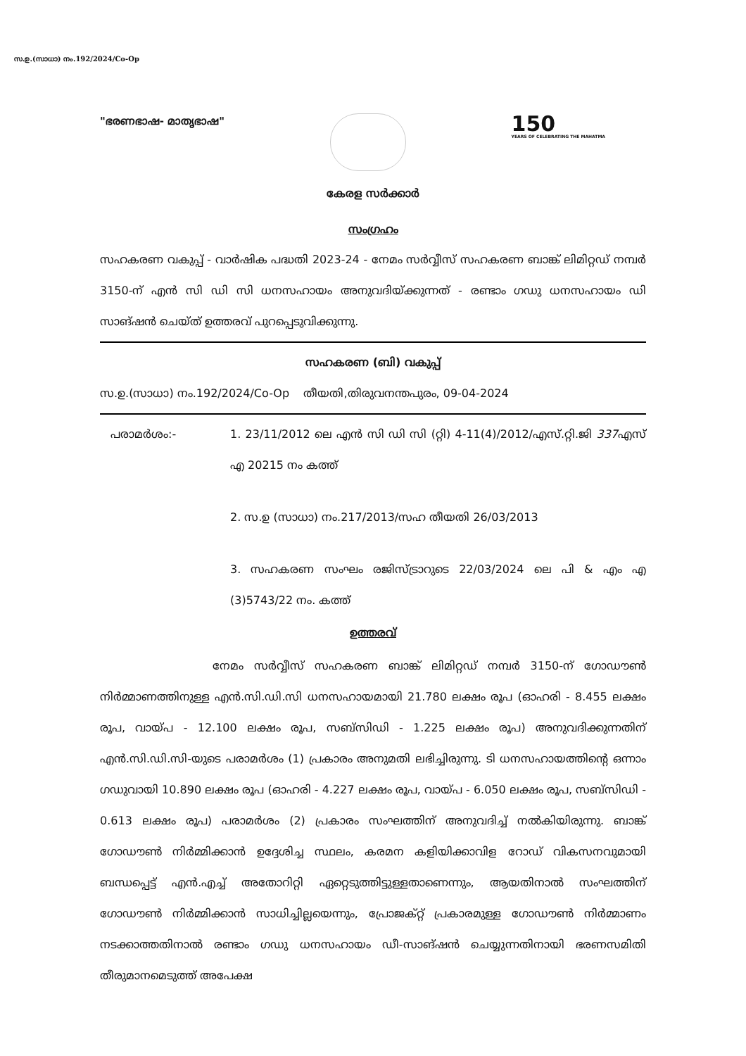സ.ഉ.(സാധാ) നം.192/2024/Co-Op
"ഭരണഭാഷ- മാതൃഭാഷ"
150
YEARS OF CELEBRATING THE MAHATMA
കേരള സർക്കാർ
സംഗ്രഹം
സഹകരണ വകുപ്പ് - വാർഷിക പദ്ധതി 2023-24 - നേമം സർവ്വീസ് സഹകരണ ബാങ്ക് ലിമിറ്റഡ് നമ്പർ 3150-ന് എൻ സി ഡി സി ധനസഹായം അനുവദിയ്ക്കുന്നത് - രണ്ടാം ഗഡു ധനസഹായം ഡി സാങ്ഷൻ ചെയ്ത് ഉത്തരവ് പുറപ്പെടുവിക്കുന്നു.
സഹകരണ (ബി) വകുപ്പ്
സ.ഉ.(സാധാ) നം.192/2024/Co-Op തീയതി,തിരുവനന്തപുരം, 09-04-2024
പരാമർശം:- 1. 23/11/2012 ലെ എൻ സി ഡി സി (റ്റി) 4-11(4)/2012/എസ്.റ്റി.ജി 337എസ് എ 20215 നം കത്ത്
2. സ.ഉ (സാധാ) നം.217/2013/സഹ തീയതി 26/03/2013
3. സഹകരണ സംഘം രജിസ്ട്രാറുടെ 22/03/2024 ലെ പി & എം എ (3)5743/22 നം. കത്ത്
ഉത്തരവ്
നേമം സർവ്വീസ് സഹകരണ ബാങ്ക് ലിമിറ്റഡ് നമ്പർ 3150-ന് ഗോഡൗൺ നിർമ്മാണത്തിനുള്ള എൻ.സി.ഡി.സി ധനസഹായമായി 21.780 ലക്ഷം രൂപ (ഓഹരി - 8.455 ലക്ഷം രൂപ, വായ്പ - 12.100 ലക്ഷം രൂപ, സബ്സിഡി - 1.225 ലക്ഷം രൂപ) അനുവദിക്കുന്നതിന് എൻ.സി.ഡി.സി-യുടെ പരാമർശം (1) പ്രകാരം അനുമതി ലഭിച്ചിരുന്നു. ടി ധനസഹായത്തിന്റെ ഒന്നാം ഗഡുവായി 10.890 ലക്ഷം രൂപ (ഓഹരി - 4.227 ലക്ഷം രൂപ, വായ്പ - 6.050 ലക്ഷം രൂപ, സബ്സിഡി - 0.613 ലക്ഷം രൂപ) പരാമർശം (2) പ്രകാരം സംഘത്തിന് അനുവദിച്ച് നൽകിയിരുന്നു. ബാങ്ക് ഗോഡൗൺ നിർമ്മിക്കാൻ ഉദ്ദേശിച്ച സ്ഥലം, കരമന കളിയിക്കാവിള റോഡ് വികസനവുമായി ബന്ധപ്പെട്ട് എൻ.എച്ച് അതോറിറ്റി ഏറ്റെടുത്തിട്ടുള്ളതാണെന്നും, ആയതിനാൽ സംഘത്തിന് ഗോഡൗൺ നിർമ്മിക്കാൻ സാധിച്ചില്ലയെന്നും, പ്രോജക്റ്റ് പ്രകാരമുള്ള ഗോഡൗൺ നിർമ്മാണം നടക്കാത്തതിനാൽ രണ്ടാം ഗഡു ധനസഹായം ഡീ-സാങ്ഷൻ ചെയ്യുന്നതിനായി ഭരണസമിതി തീരുമാനമെടുത്ത് അപേക്ഷ